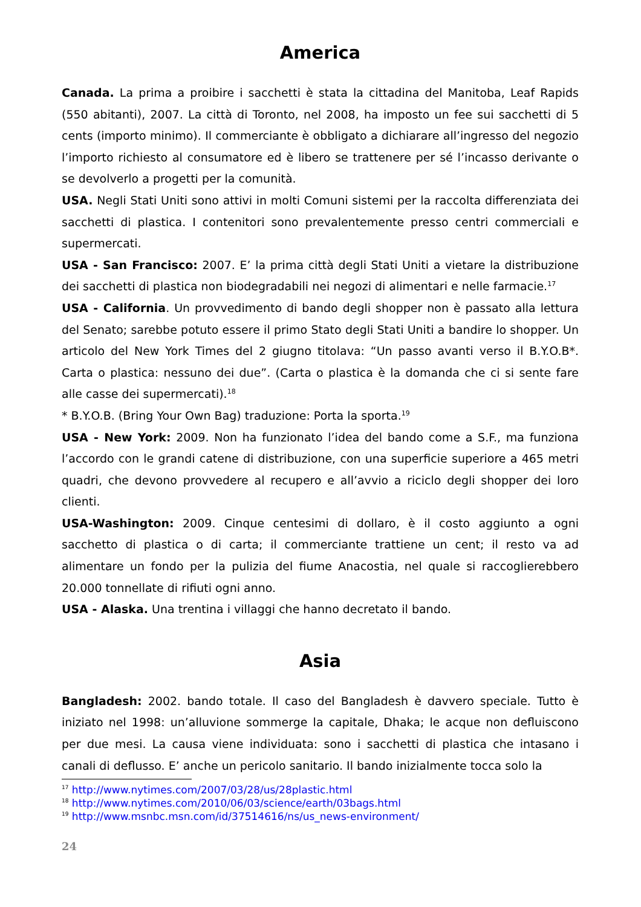America
Canada. La prima a proibire i sacchetti è stata la cittadina del Manitoba, Leaf Rapids (550 abitanti), 2007. La città di Toronto, nel 2008, ha imposto un fee sui sacchetti di 5 cents (importo minimo). Il commerciante è obbligato a dichiarare all’ingresso del negozio l’importo richiesto al consumatore ed è libero se trattenere per sé l’incasso derivante o se devolverlo a progetti per la comunità.
USA. Negli Stati Uniti sono attivi in molti Comuni sistemi per la raccolta differenziata dei sacchetti di plastica. I contenitori sono prevalentemente presso centri commerciali e supermercati.
USA - San Francisco: 2007. E’ la prima città degli Stati Uniti a vietare la distribuzione dei sacchetti di plastica non biodegradabili nei negozi di alimentari e nelle farmacie.<sup>17</sup>
USA - California. Un provvedimento di bando degli shopper non è passato alla lettura del Senato; sarebbe potuto essere il primo Stato degli Stati Uniti a bandire lo shopper. Un articolo del New York Times del 2 giugno titolava: “Un passo avanti verso il B.Y.O.B*. Carta o plastica: nessuno dei due”. (Carta o plastica è la domanda che ci si sente fare alle casse dei supermercati).<sup>18</sup>
* B.Y.O.B. (Bring Your Own Bag) traduzione: Porta la sporta.<sup>19</sup>
USA - New York: 2009. Non ha funzionato l’idea del bando come a S.F., ma funziona l’accordo con le grandi catene di distribuzione, con una superficie superiore a 465 metri quadri, che devono provvedere al recupero e all’avvio a riciclo degli shopper dei loro clienti.
USA-Washington: 2009. Cinque centesimi di dollaro, è il costo aggiunto a ogni sacchetto di plastica o di carta; il commerciante trattiene un cent; il resto va ad alimentare un fondo per la pulizia del fiume Anacostia, nel quale si raccoglierebbero 20.000 tonnellate di rifiuti ogni anno.
USA - Alaska. Una trentina i villaggi che hanno decretato il bando.
Asia
Bangladesh: 2002. bando totale. Il caso del Bangladesh è davvero speciale. Tutto è iniziato nel 1998: un’alluvione sommerge la capitale, Dhaka; le acque non defluiscono per due mesi. La causa viene individuata: sono i sacchetti di plastica che intasano i canali di deflusso. E’ anche un pericolo sanitario. Il bando inizialmente tocca solo la
<sup>17</sup> http://www.nytimes.com/2007/03/28/us/28plastic.html
<sup>18</sup> http://www.nytimes.com/2010/06/03/science/earth/03bags.html
<sup>19</sup> http://www.msnbc.msn.com/id/37514616/ns/us_news-environment/
24